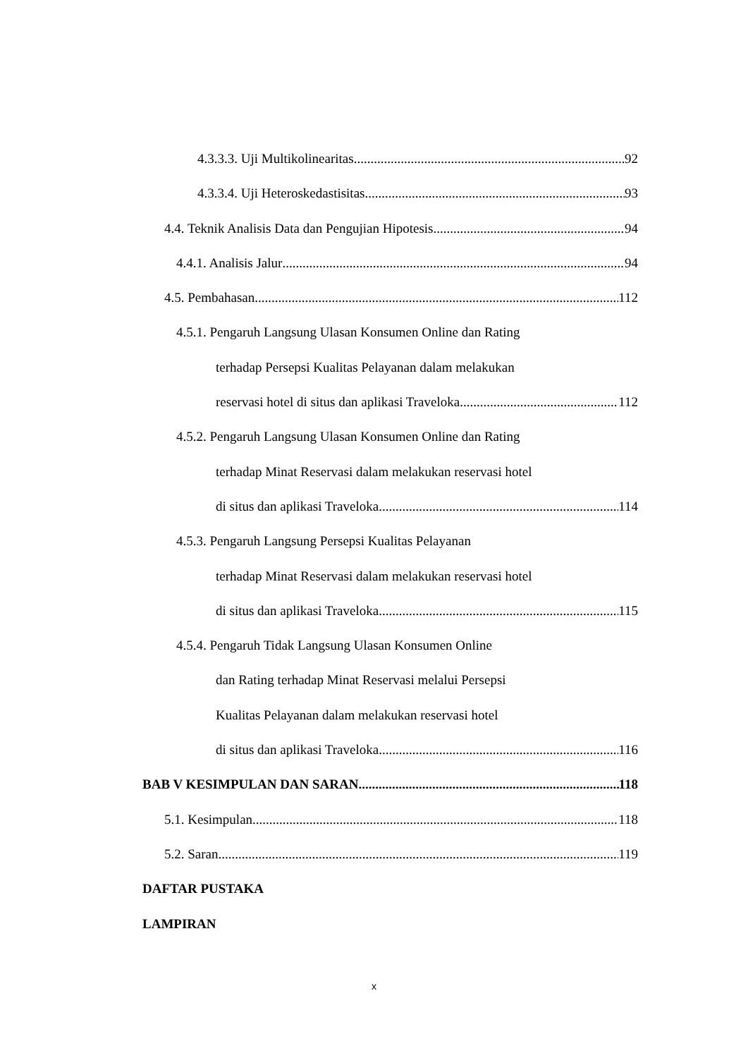4.3.3.3. Uji Multikolinearitas 92
4.3.3.4. Uji Heteroskedastisitas 93
4.4. Teknik Analisis Data dan Pengujian Hipotesis 94
4.4.1. Analisis Jalur 94
4.5. Pembahasan 112
4.5.1. Pengaruh Langsung Ulasan Konsumen Online dan Rating
terhadap Persepsi Kualitas Pelayanan dalam melakukan
reservasi hotel di situs dan aplikasi Traveloka 112
4.5.2. Pengaruh Langsung Ulasan Konsumen Online dan Rating
terhadap Minat Reservasi dalam melakukan reservasi hotel
di situs dan aplikasi Traveloka 114
4.5.3. Pengaruh Langsung Persepsi Kualitas Pelayanan
terhadap Minat Reservasi dalam melakukan reservasi hotel
di situs dan aplikasi Traveloka 115
4.5.4. Pengaruh Tidak Langsung Ulasan Konsumen Online
dan Rating terhadap Minat Reservasi melalui Persepsi
Kualitas Pelayanan dalam melakukan reservasi hotel
di situs dan aplikasi Traveloka 116
BAB V KESIMPULAN DAN SARAN 118
5.1. Kesimpulan 118
5.2. Saran 119
DAFTAR PUSTAKA
LAMPIRAN
x